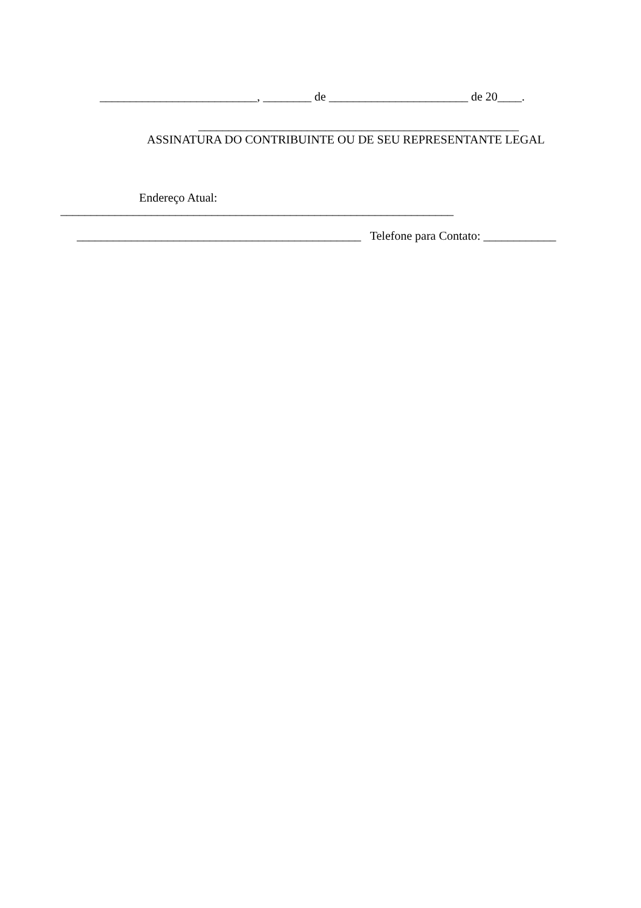__________________________, ________ de _______________________ de 20____.
_____________________________________________________
ASSINATURA DO CONTRIBUINTE OU DE SEU REPRESENTANTE LEGAL
Endereço Atual:
_________________________________________________________________
_______________________________________________ Telefone para Contato: ____________